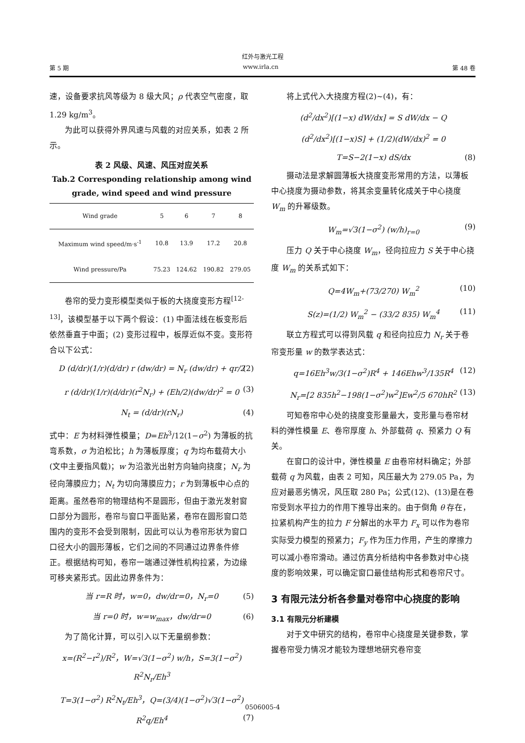红外与激光工程
第 5 期 www.irla.cn 第 48 卷
速，设备要求抗风等级为 8 级大风；ρ 代表空气密度，取 1.29 kg/m<sup>3</sup>。
为此可以获得外界风速与风载的对应关系，如表 2 所示。
表 2 风级、风速、风压对应关系
Tab.2 Corresponding relationship among wind grade, wind speed and wind pressure
| Wind grade | 5 | 6 | 7 | 8 |
| --- | --- | --- | --- | --- |
| Maximum wind speed/m·s<sup>-1</sup> | 10.8 | 13.9 | 17.2 | 20.8 |
| Wind pressure/Pa | 75.23 | 124.62 | 190.82 | 279.05 |
卷帘的受力变形模型类似于板的大挠度变形方程<sup>[12-13]</sup>，该模型基于以下两个假设：(1) 中面法线在板变形后依然垂直于中面；(2) 变形过程中，板厚近似不变。变形符合以下公式：
D (d/dr)(1/r)(d/dr) r (dw/dr) = N<sub>r</sub> (dw/dr) + qr/2 (2)
r (d/dr)(1/r)(d/dr)(r<sup>2</sup>N<sub>r</sub>) + (Eh/2)(dw/dr)<sup>2</sup> = 0 (3)
N<sub>t</sub> = (d/dr)(rN<sub>r</sub>) (4)
式中：E 为材料弹性模量；D=Eh<sup>3</sup>/12(1−σ<sup>2</sup>) 为薄板的抗弯系数，σ 为泊松比；h 为薄板厚度；q 为均布载荷大小 (文中主要指风载)；w 为沿激光出射方向轴向挠度；N<sub>r</sub> 为径向薄膜应力；N<sub>t</sub> 为切向薄膜应力；r 为到薄板中心点的距离。虽然卷帘的物理结构不是圆形，但由于激光发射窗口部分为圆形，卷帘与窗口平面贴紧，卷帘在圆形窗口范围内的变形不会受到限制，因此可以认为卷帘形状为窗口口径大小的圆形薄板，它们之间的不同通过边界条件修正。根据结构可知，卷帘一端通过弹性机构拉紧，为边缘可移夹紧形式。因此边界条件为：
当 r=R 时，w=0，dw/dr=0，N<sub>r</sub>=0 (5)
当 r=0 时，w=w<sub>max</sub>，dw/dr=0 (6)
为了简化计算，可以引入以下无量纲参数：
x=(R<sup>2</sup>−r<sup>2</sup>)/R<sup>2</sup>，W=√3(1−σ<sup>2</sup>) w/h，S=3(1−σ<sup>2</sup>) R<sup>2</sup>N<sub>r</sub>/Eh<sup>3</sup>
T=3(1−σ<sup>2</sup>) R<sup>2</sup>N<sub>t</sub>/Eh<sup>3</sup>，Q=(3/4)(1−σ<sup>2</sup>)√3(1−σ<sup>2</sup>) R<sup>2</sup>q/Eh<sup>4</sup> (7)
将上式代入大挠度方程(2)~(4)，有：
(d<sup>2</sup>/dx<sup>2</sup>)[(1−x) dW/dx] = S dW/dx − Q
(d<sup>2</sup>/dx<sup>2</sup>)[(1−x)S] + (1/2)(dW/dx)<sup>2</sup> = 0
T=S−2(1−x) dS/dx (8)
摄动法是求解圆薄板大挠度变形常用的方法，以薄板中心挠度为摄动参数，将其余变量转化成关于中心挠度 W<sub>m</sub> 的升幂级数。
W<sub>m</sub>=√3(1−σ<sup>2</sup>) (w/h)<sub>r=0</sub> (9)
压力 Q 关于中心挠度 W<sub>m</sub>，径向拉应力 S 关于中心挠度 W<sub>m</sub> 的关系式如下：
Q=4W<sub>m</sub>+(73/270) W<sub>m</sub><sup>2</sup> (10)
S(z)=(1/2) W<sub>m</sub><sup>2</sup> − (33/2 835) W<sub>m</sub><sup>4</sup> (11)
联立方程式可以得到风载 q 和径向拉应力 N<sub>r</sub> 关于卷帘变形量 w 的数学表达式：
q=16Eh<sup>3</sup>w/3(1−σ<sup>2</sup>)R<sup>4</sup> + 146Ehw<sup>3</sup>/135R<sup>4</sup> (12)
N<sub>r</sub>=[2 835h<sup>2</sup>−198(1−σ<sup>2</sup>)w<sup>2</sup>]Ew<sup>2</sup>/5 670hR<sup>2</sup> (13)
可知卷帘中心处的挠度变形量最大，变形量与卷帘材料的弹性模量 E、卷帘厚度 h、外部载荷 q、预紧力 Q 有关。
在窗口的设计中，弹性模量 E 由卷帘材料确定；外部载荷 q 为风载，由表 2 可知，风压最大为 279.05 Pa，为应对最恶劣情况，风压取 280 Pa；公式(12)、(13)是在卷帘受到水平拉力的作用下推导出来的。由于倒角 θ 存在，拉紧机构产生的拉力 F 分解出的水平力 F<sub>x</sub> 可以作为卷帘实际受力模型的预紧力；F<sub>y</sub> 作为压力作用，产生的摩擦力可以减小卷帘滑动。通过仿真分析结构中各参数对中心挠度的影响效果，可以确定窗口最佳结构形式和卷帘尺寸。
3 有限元法分析各参量对卷帘中心挠度的影响
3.1 有限元分析建模
对于文中研究的结构，卷帘中心挠度是关键参数，掌握卷帘受力情况才能较为理想地研究卷帘变
0506005-4